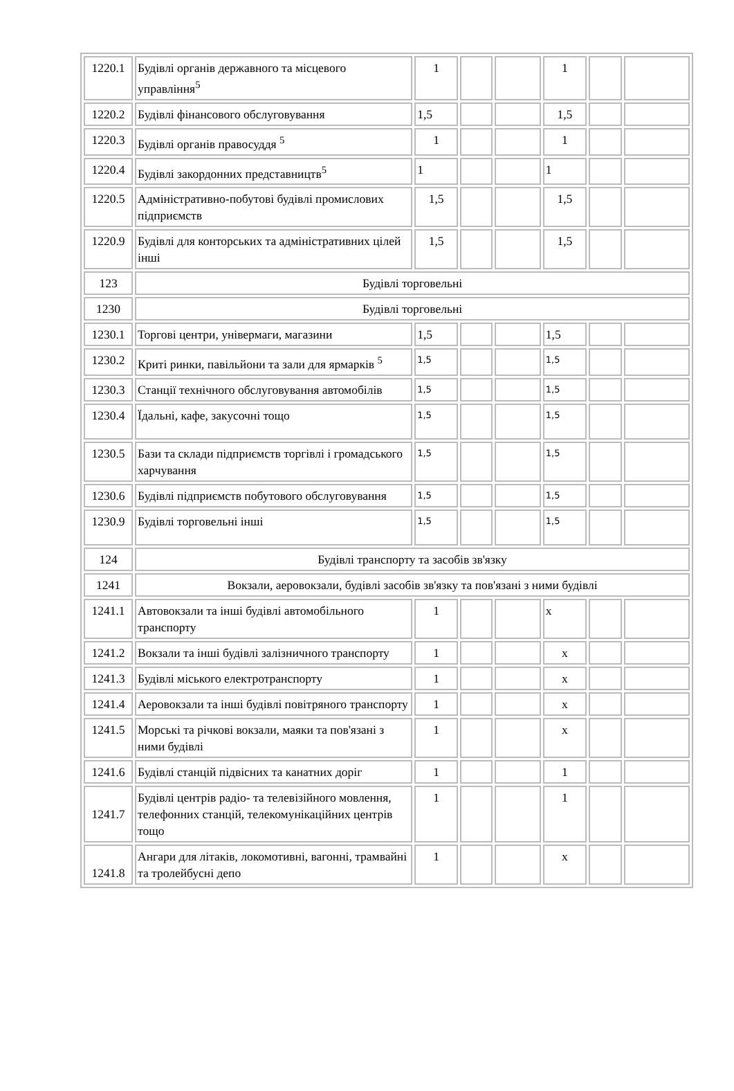| 1220.1 | Будівлі органів державного та місцевого управління<sup>5</sup> | 1 | | | 1 | | |
| 1220.2 | Будівлі фінансового обслуговування | 1,5 | | | 1,5 | | |
| 1220.3 | Будівлі органів правосуддя <sup>5</sup> | 1 | | | 1 | | |
| 1220.4 | Будівлі закордонних представництв<sup>5</sup> | 1 | | | 1 | | |
| 1220.5 | Адміністративно-побутові будівлі промислових підприємств | 1,5 | | | 1,5 | | |
| 1220.9 | Будівлі для конторських та адміністративних цілей інші | 1,5 | | | 1,5 | | |
| 123 | Будівлі торговельні | | | | | | |
| 1230 | Будівлі торговельні | | | | | | |
| 1230.1 | Торгові центри, універмаги, магазини | 1,5 | | | 1,5 | | |
| 1230.2 | Криті ринки, павільйони та зали для ярмарків <sup>5</sup> | 1,5 | | | 1,5 | | |
| 1230.3 | Станції технічного обслуговування автомобілів | 1,5 | | | 1,5 | | |
| 1230.4 | Їдальні, кафе, закусочні тощо | 1,5 | | | 1,5 | | |
| 1230.5 | Бази та склади підприємств торгівлі і громадського харчування | 1,5 | | | 1,5 | | |
| 1230.6 | Будівлі підприємств побутового обслуговування | 1,5 | | | 1,5 | | |
| 1230.9 | Будівлі торговельні інші | 1,5 | | | 1,5 | | |
| 124 | Будівлі транспорту та засобів зв'язку | | | | | | |
| 1241 | Вокзали, аеровокзали, будівлі засобів зв'язку та пов'язані з ними будівлі | | | | | | |
| 1241.1 | Автовокзали та інші будівлі автомобільного транспорту | 1 | | | х | | |
| 1241.2 | Вокзали та інші будівлі залізничного транспорту | 1 | | | х | | |
| 1241.3 | Будівлі міського електротранспорту | 1 | | | х | | |
| 1241.4 | Аеровокзали та інші будівлі повітряного транспорту | 1 | | | х | | |
| 1241.5 | Морські та річкові вокзали, маяки та пов'язані з ними будівлі | 1 | | | х | | |
| 1241.6 | Будівлі станцій підвісних та канатних доріг | 1 | | | 1 | | |
| 1241.7 | Будівлі центрів радіо- та телевізійного мовлення, телефонних станцій, телекомунікаційних центрів тощо | 1 | | | 1 | | |
| 1241.8 | Ангари для літаків, локомотивні, вагонні, трамвайні та тролейбусні депо | 1 | | | х | | |